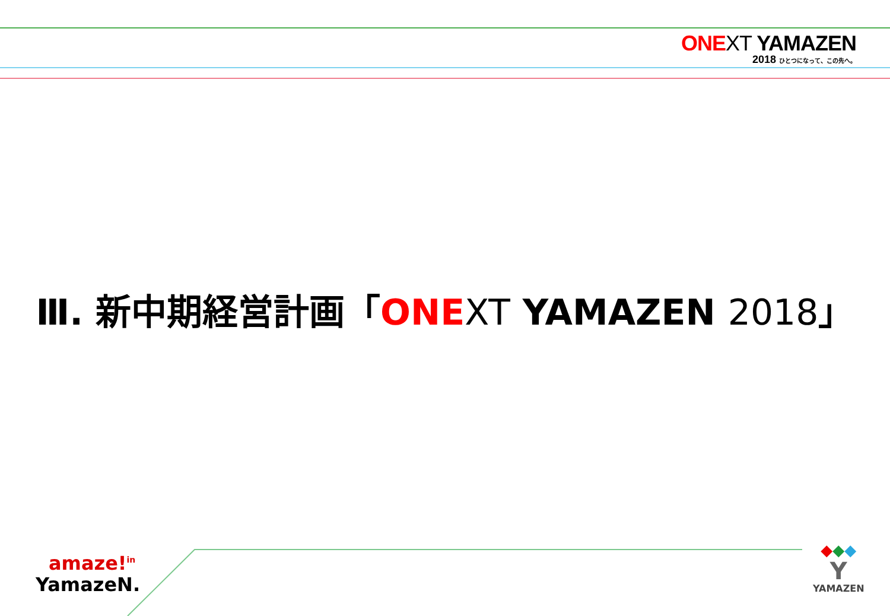ONE XT YAMAZEN
2018 ひとつになって、この先へ。
Ⅲ. 新中期経営計画「ONE XT YAMAZEN 2018」
amaze!<sup>in</sup>
YamazeN.
◆◆◆
Y
YAMAZEN